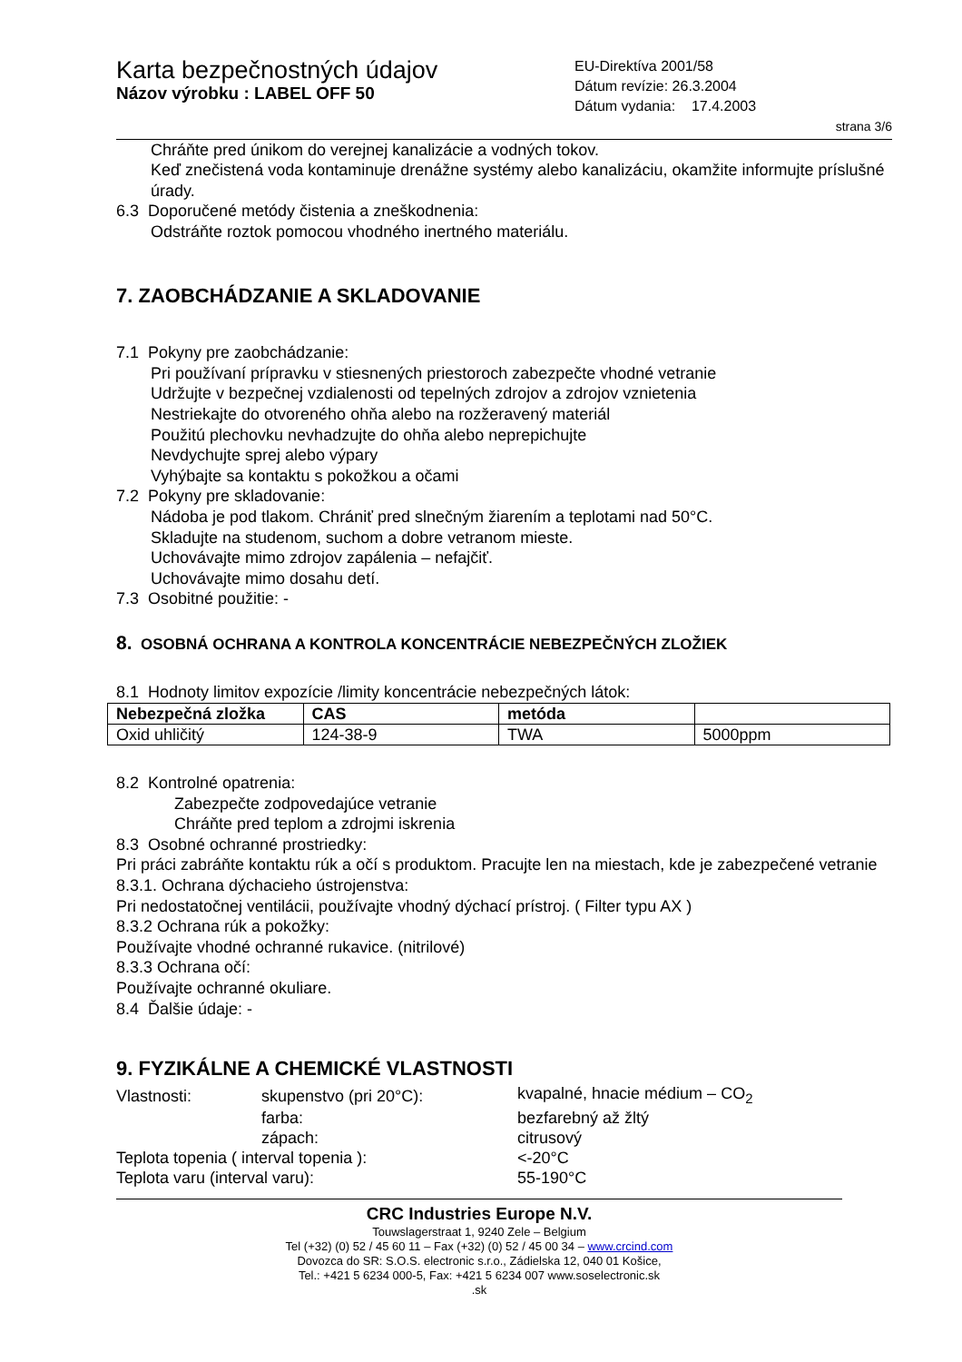Karta bezpečnostných údajov
Názov výrobku : LABEL OFF 50
EU-Direktíva 2001/58
Dátum revízie: 26.3.2004
Dátum vydania: 17.4.2003
strana 3/6
Chráňte pred únikom do verejnej kanalizácie a vodných tokov.
Keď znečistená voda kontaminuje drenážne systémy alebo kanalizáciu, okamžite informujte príslušné úrady.
6.3 Doporučené metódy čistenia a zneškodnenia:
Odstráňte roztok pomocou vhodného inertného materiálu.
7. ZAOBCHÁDZANIE A SKLADOVANIE
7.1 Pokyny pre zaobchádzanie:
Pri používaní prípravku v stiesnených priestoroch zabezpečte vhodné vetranie
Udržujte v bezpečnej vzdialenosti od tepelných zdrojov a zdrojov vznietenia
Nestriekajte do otvoreného ohňa alebo na rozžeravený materiál
Použitú plechovku nevhadzujte do ohňa alebo neprepichujte
Nevdychujte sprej alebo výpary
Vyhýbajte sa kontaktu s pokožkou a očami
7.2 Pokyny pre skladovanie:
Nádoba je pod tlakom. Chrániť pred slnečným žiarením a teplotami nad 50°C.
Skladujte na studenom, suchom a dobre vetranom mieste.
Uchovávajte mimo zdrojov zapálenia – nefajčiť.
Uchovávajte mimo dosahu detí.
7.3 Osobitné použitie: -
8. OSOBNÁ OCHRANA A KONTROLA KONCENTRÁCIE NEBEZPEČNÝCH ZLOŽIEK
8.1 Hodnoty limitov expozície /limity koncentrácie nebezpečných látok:
| Nebezpečná zložka | CAS | metóda | |
| --- | --- | --- | --- |
| Oxid uhličitý | 124-38-9 | TWA | 5000ppm |
8.2 Kontrolné opatrenia:
Zabezpečte zodpovedajúce vetranie
Chráňte pred teplom a zdrojmi iskrenia
8.3 Osobné ochranné prostriedky:
Pri práci zabráňte kontaktu rúk a očí s produktom. Pracujte len na miestach, kde je zabezpečené vetranie
8.3.1. Ochrana dýchacieho ústrojenstva:
Pri nedostatočnej ventilácii, používajte vhodný dýchací prístroj. ( Filter typu AX )
8.3.2 Ochrana rúk a pokožky:
Používajte vhodné ochranné rukavice. (nitrilové)
8.3.3 Ochrana očí:
Používajte ochranné okuliare.
8.4 Ďalšie údaje: -
9. FYZIKÁLNE A CHEMICKÉ VLASTNOSTI
| Vlastnosti: | skupenstvo (pri 20°C): | kvapalné, hnacie médium – CO<sub>2</sub> |
| | farba: | bezfarebný až žltý |
| | zápach: | citrusový |
| Teplota topenia ( interval topenia ): | | <-20°C |
| Teplota varu (interval varu): | | 55-190°C |
CRC Industries Europe N.V.
Touwslagerstraat 1, 9240 Zele – Belgium
Tel (+32) (0) 52 / 45 60 11 – Fax (+32) (0) 52 / 45 00 34 – www.crcind.com
Dovozca do SR: S.O.S. electronic s.r.o., Zádielska 12, 040 01 Košice,
Tel.: +421 5 6234 000-5, Fax: +421 5 6234 007 www.soselectronic.sk
.sk